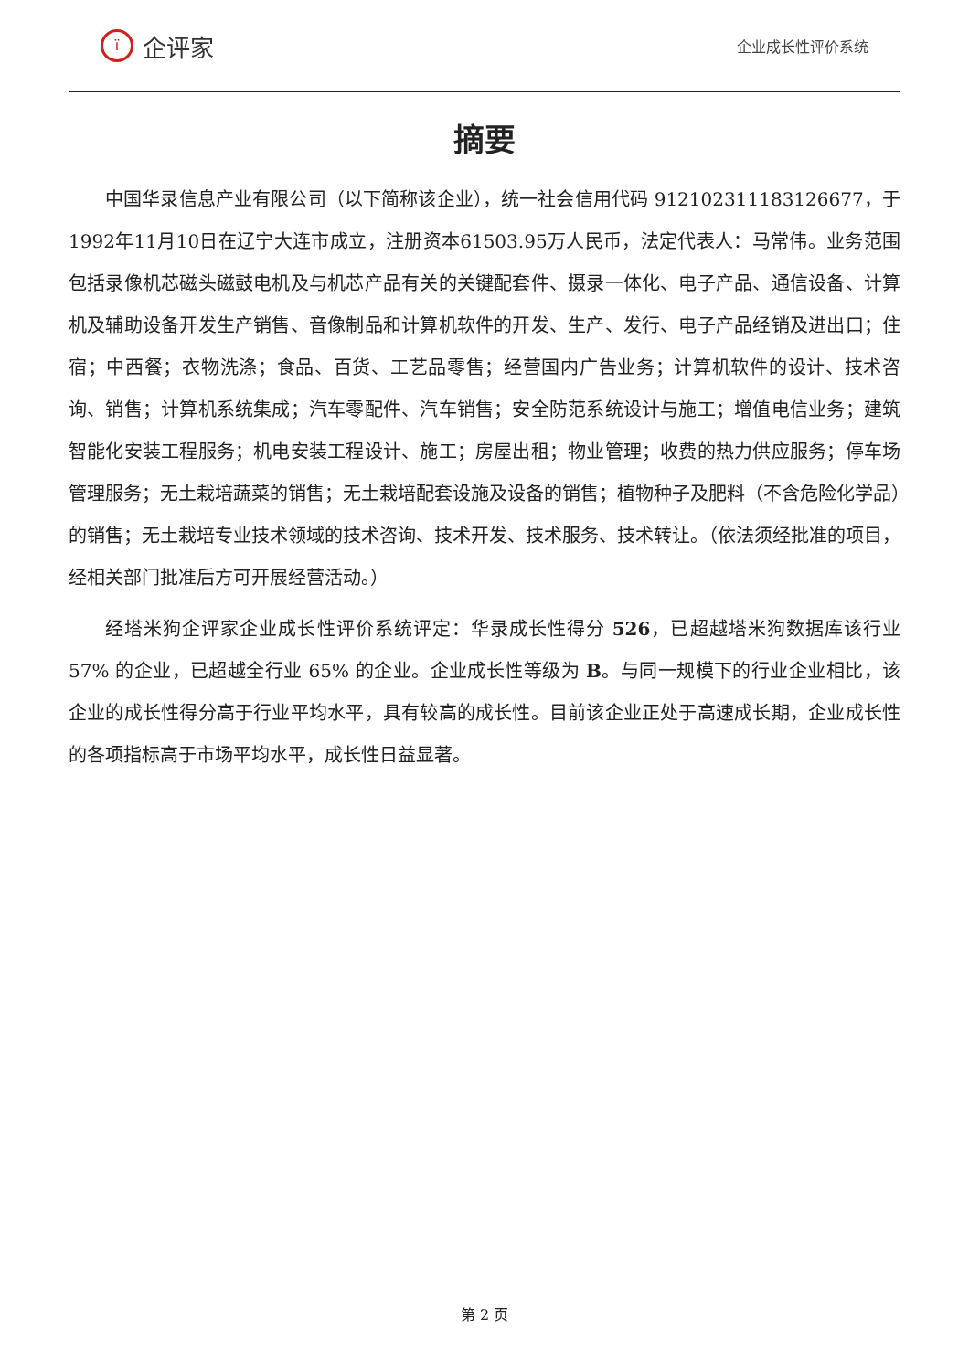ï
企评家
企业成长性评价系统
摘要
中国华录信息产业有限公司（以下简称该企业），统一社会信用代码 912102311183126677，于1992年11月10日在辽宁大连市成立，注册资本61503.95万人民币，法定代表人：马常伟。业务范围包括录像机芯磁头磁鼓电机及与机芯产品有关的关键配套件、摄录一体化、电子产品、通信设备、计算机及辅助设备开发生产销售、音像制品和计算机软件的开发、生产、发行、电子产品经销及进出口；住宿；中西餐；衣物洗涤；食品、百货、工艺品零售；经营国内广告业务；计算机软件的设计、技术咨询、销售；计算机系统集成；汽车零配件、汽车销售；安全防范系统设计与施工；增值电信业务；建筑智能化安装工程服务；机电安装工程设计、施工；房屋出租；物业管理；收费的热力供应服务；停车场管理服务；无土栽培蔬菜的销售；无土栽培配套设施及设备的销售；植物种子及肥料（不含危险化学品）的销售；无土栽培专业技术领域的技术咨询、技术开发、技术服务、技术转让。（依法须经批准的项目，经相关部门批准后方可开展经营活动。）
经塔米狗企评家企业成长性评价系统评定：华录成长性得分 526，已超越塔米狗数据库该行业 57% 的企业，已超越全行业 65% 的企业。企业成长性等级为 B。与同一规模下的行业企业相比，该企业的成长性得分高于行业平均水平，具有较高的成长性。目前该企业正处于高速成长期，企业成长性的各项指标高于市场平均水平，成长性日益显著。
第 2 页